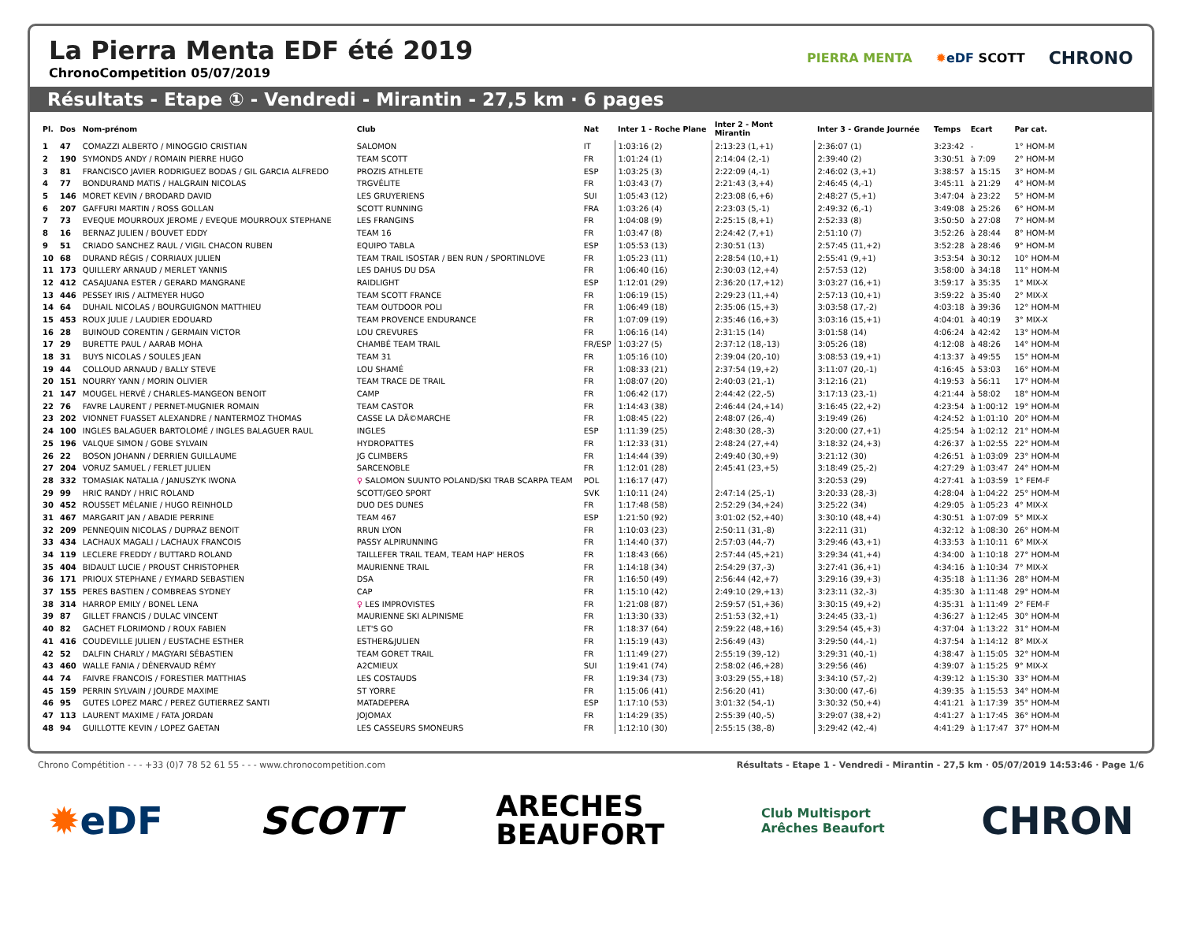La Pierra Menta EDF été 2019
ChronoCompetition 05/07/2019
PIERRA MENTA ✹eDF SCOTT CHRONO
Résultats - Etape ① - Vendredi - Mirantin - 27,5 km · 6 pages
| Pl. | Dos | Nom-prénom | Club | Nat | Inter 1 - Roche Plane | Inter 2 - Mont Mirantin | Inter 3 - Grande Journée | Temps | Ecart | Par cat. |
| --- | --- | --- | --- | --- | --- | --- | --- | --- | --- | --- |
| 1 | 47 | COMAZZI ALBERTO / MINOGGIO CRISTIAN | SALOMON | IT | 1:03:16 (2) | 2:13:23 (1,+1) | 2:36:07 (1) | 3:23:42 | - | 1° HOM-M |
| 2 | 190 | SYMONDS ANDY / ROMAIN PIERRE HUGO | TEAM SCOTT | FR | 1:01:24 (1) | 2:14:04 (2,-1) | 2:39:40 (2) | 3:30:51 | à 7:09 | 2° HOM-M |
| 3 | 81 | FRANCISCO JAVIER RODRIGUEZ BODAS / GIL GARCIA ALFREDO | PROZIS ATHLETE | ESP | 1:03:25 (3) | 2:22:09 (4,-1) | 2:46:02 (3,+1) | 3:38:57 | à 15:15 | 3° HOM-M |
| 4 | 77 | BONDURAND MATIS / HALGRAIN NICOLAS | TRGVÉLITE | FR | 1:03:43 (7) | 2:21:43 (3,+4) | 2:46:45 (4,-1) | 3:45:11 | à 21:29 | 4° HOM-M |
| 5 | 146 | MORET KEVIN / BRODARD DAVID | LES GRUYERIENS | SUI | 1:05:43 (12) | 2:23:08 (6,+6) | 2:48:27 (5,+1) | 3:47:04 | à 23:22 | 5° HOM-M |
| 6 | 207 | GAFFURI MARTIN / ROSS GOLLAN | SCOTT RUNNING | FRA | 1:03:26 (4) | 2:23:03 (5,-1) | 2:49:32 (6,-1) | 3:49:08 | à 25:26 | 6° HOM-M |
| 7 | 73 | EVEQUE MOURROUX JEROME / EVEQUE MOURROUX STEPHANE | LES FRANGINS | FR | 1:04:08 (9) | 2:25:15 (8,+1) | 2:52:33 (8) | 3:50:50 | à 27:08 | 7° HOM-M |
| 8 | 16 | BERNAZ JULIEN / BOUVET EDDY | TEAM 16 | FR | 1:03:47 (8) | 2:24:42 (7,+1) | 2:51:10 (7) | 3:52:26 | à 28:44 | 8° HOM-M |
| 9 | 51 | CRIADO SANCHEZ RAUL / VIGIL CHACON RUBEN | EQUIPO TABLA | ESP | 1:05:53 (13) | 2:30:51 (13) | 2:57:45 (11,+2) | 3:52:28 | à 28:46 | 9° HOM-M |
| 10 | 68 | DURAND RÉGIS / CORRIAUX JULIEN | TEAM TRAIL ISOSTAR / BEN RUN / SPORTINLOVE | FR | 1:05:23 (11) | 2:28:54 (10,+1) | 2:55:41 (9,+1) | 3:53:54 | à 30:12 | 10° HOM-M |
| 11 | 173 | QUILLERY ARNAUD / MERLET YANNIS | LES DAHUS DU DSA | FR | 1:06:40 (16) | 2:30:03 (12,+4) | 2:57:53 (12) | 3:58:00 | à 34:18 | 11° HOM-M |
| 12 | 412 | CASAJUANA ESTER / GERARD MANGRANE | RAIDLIGHT | ESP | 1:12:01 (29) | 2:36:20 (17,+12) | 3:03:27 (16,+1) | 3:59:17 | à 35:35 | 1° MIX-X |
| 13 | 446 | PESSEY IRIS / ALTMEYER HUGO | TEAM SCOTT FRANCE | FR | 1:06:19 (15) | 2:29:23 (11,+4) | 2:57:13 (10,+1) | 3:59:22 | à 35:40 | 2° MIX-X |
| 14 | 64 | DUHAIL NICOLAS / BOURGUIGNON MATTHIEU | TEAM OUTDOOR POLI | FR | 1:06:49 (18) | 2:35:06 (15,+3) | 3:03:58 (17,-2) | 4:03:18 | à 39:36 | 12° HOM-M |
| 15 | 453 | ROUX JULIE / LAUDIER EDOUARD | TEAM PROVENCE ENDURANCE | FR | 1:07:09 (19) | 2:35:46 (16,+3) | 3:03:16 (15,+1) | 4:04:01 | à 40:19 | 3° MIX-X |
| 16 | 28 | BUINOUD CORENTIN / GERMAIN VICTOR | LOU CREVURES | FR | 1:06:16 (14) | 2:31:15 (14) | 3:01:58 (14) | 4:06:24 | à 42:42 | 13° HOM-M |
| 17 | 29 | BURETTE PAUL / AARAB MOHA | CHAMBÉ TEAM TRAIL | FR/ESP | 1:03:27 (5) | 2:37:12 (18,-13) | 3:05:26 (18) | 4:12:08 | à 48:26 | 14° HOM-M |
| 18 | 31 | BUYS NICOLAS / SOULES JEAN | TEAM 31 | FR | 1:05:16 (10) | 2:39:04 (20,-10) | 3:08:53 (19,+1) | 4:13:37 | à 49:55 | 15° HOM-M |
| 19 | 44 | COLLOUD ARNAUD / BALLY STEVE | LOU SHAMÉ | FR | 1:08:33 (21) | 2:37:54 (19,+2) | 3:11:07 (20,-1) | 4:16:45 | à 53:03 | 16° HOM-M |
| 20 | 151 | NOURRY YANN / MORIN OLIVIER | TEAM TRACE DE TRAIL | FR | 1:08:07 (20) | 2:40:03 (21,-1) | 3:12:16 (21) | 4:19:53 | à 56:11 | 17° HOM-M |
| 21 | 147 | MOUGEL HERVÉ / CHARLES-MANGEON BENOIT | CAMP | FR | 1:06:42 (17) | 2:44:42 (22,-5) | 3:17:13 (23,-1) | 4:21:44 | à 58:02 | 18° HOM-M |
| 22 | 76 | FAVRE LAURENT / PERNET-MUGNIER ROMAIN | TEAM CASTOR | FR | 1:14:43 (38) | 2:46:44 (24,+14) | 3:16:45 (22,+2) | 4:23:54 | à 1:00:12 | 19° HOM-M |
| 23 | 202 | VIONNET FUASSET ALEXANDRE / NANTERMOZ THOMAS | CASSE LA DÃ©MARCHE | FR | 1:08:45 (22) | 2:48:07 (26,-4) | 3:19:49 (26) | 4:24:52 | à 1:01:10 | 20° HOM-M |
| 24 | 100 | INGLES BALAGUER BARTOLOMÉ / INGLES BALAGUER RAUL | INGLES | ESP | 1:11:39 (25) | 2:48:30 (28,-3) | 3:20:00 (27,+1) | 4:25:54 | à 1:02:12 | 21° HOM-M |
| 25 | 196 | VALQUE SIMON / GOBE SYLVAIN | HYDROPATTES | FR | 1:12:33 (31) | 2:48:24 (27,+4) | 3:18:32 (24,+3) | 4:26:37 | à 1:02:55 | 22° HOM-M |
| 26 | 22 | BOSON JOHANN / DERRIEN GUILLAUME | JG CLIMBERS | FR | 1:14:44 (39) | 2:49:40 (30,+9) | 3:21:12 (30) | 4:26:51 | à 1:03:09 | 23° HOM-M |
| 27 | 204 | VORUZ SAMUEL / FERLET JULIEN | SARCENOBLE | FR | 1:12:01 (28) | 2:45:41 (23,+5) | 3:18:49 (25,-2) | 4:27:29 | à 1:03:47 | 24° HOM-M |
| 28 | 332 | TOMASIAK NATALIA / JANUSZYK IWONA | ♀ SALOMON SUUNTO POLAND/SKI TRAB SCARPA TEAM | POL | 1:16:17 (47) | | 3:20:53 (29) | 4:27:41 | à 1:03:59 | 1° FEM-F |
| 29 | 99 | HRIC RANDY / HRIC ROLAND | SCOTT/GEO SPORT | SVK | 1:10:11 (24) | 2:47:14 (25,-1) | 3:20:33 (28,-3) | 4:28:04 | à 1:04:22 | 25° HOM-M |
| 30 | 452 | ROUSSET MÉLANIE / HUGO REINHOLD | DUO DES DUNES | FR | 1:17:48 (58) | 2:52:29 (34,+24) | 3:25:22 (34) | 4:29:05 | à 1:05:23 | 4° MIX-X |
| 31 | 467 | MARGARIT JAN / ABADIE PERRINE | TEAM 467 | ESP | 1:21:50 (92) | 3:01:02 (52,+40) | 3:30:10 (48,+4) | 4:30:51 | à 1:07:09 | 5° MIX-X |
| 32 | 209 | PENNEQUIN NICOLAS / DUPRAZ BENOIT | RRUN LYON | FR | 1:10:03 (23) | 2:50:11 (31,-8) | 3:22:11 (31) | 4:32:12 | à 1:08:30 | 26° HOM-M |
| 33 | 434 | LACHAUX MAGALI / LACHAUX FRANCOIS | PASSY ALPIRUNNING | FR | 1:14:40 (37) | 2:57:03 (44,-7) | 3:29:46 (43,+1) | 4:33:53 | à 1:10:11 | 6° MIX-X |
| 34 | 119 | LECLERE FREDDY / BUTTARD ROLAND | TAILLEFER TRAIL TEAM, TEAM HAP' HEROS | FR | 1:18:43 (66) | 2:57:44 (45,+21) | 3:29:34 (41,+4) | 4:34:00 | à 1:10:18 | 27° HOM-M |
| 35 | 404 | BIDAULT LUCIE / PROUST CHRISTOPHER | MAURIENNE TRAIL | FR | 1:14:18 (34) | 2:54:29 (37,-3) | 3:27:41 (36,+1) | 4:34:16 | à 1:10:34 | 7° MIX-X |
| 36 | 171 | PRIOUX STEPHANE / EYMARD SEBASTIEN | DSA | FR | 1:16:50 (49) | 2:56:44 (42,+7) | 3:29:16 (39,+3) | 4:35:18 | à 1:11:36 | 28° HOM-M |
| 37 | 155 | PERES BASTIEN / COMBREAS SYDNEY | CAP | FR | 1:15:10 (42) | 2:49:10 (29,+13) | 3:23:11 (32,-3) | 4:35:30 | à 1:11:48 | 29° HOM-M |
| 38 | 314 | HARROP EMILY / BONEL LENA | ♀ LES IMPROVISTES | FR | 1:21:08 (87) | 2:59:57 (51,+36) | 3:30:15 (49,+2) | 4:35:31 | à 1:11:49 | 2° FEM-F |
| 39 | 87 | GILLET FRANCIS / DULAC VINCENT | MAURIENNE SKI ALPINISME | FR | 1:13:30 (33) | 2:51:53 (32,+1) | 3:24:45 (33,-1) | 4:36:27 | à 1:12:45 | 30° HOM-M |
| 40 | 82 | GACHET FLORIMOND / ROUX FABIEN | LET'S GO | FR | 1:18:37 (64) | 2:59:22 (48,+16) | 3:29:54 (45,+3) | 4:37:04 | à 1:13:22 | 31° HOM-M |
| 41 | 416 | COUDEVILLE JULIEN / EUSTACHE ESTHER | ESTHER&JULIEN | FR | 1:15:19 (43) | 2:56:49 (43) | 3:29:50 (44,-1) | 4:37:54 | à 1:14:12 | 8° MIX-X |
| 42 | 52 | DALFIN CHARLY / MAGYARI SÉBASTIEN | TEAM GORET TRAIL | FR | 1:11:49 (27) | 2:55:19 (39,-12) | 3:29:31 (40,-1) | 4:38:47 | à 1:15:05 | 32° HOM-M |
| 43 | 460 | WALLE FANIA / DÉNERVAUD RÉMY | A2CMIEUX | SUI | 1:19:41 (74) | 2:58:02 (46,+28) | 3:29:56 (46) | 4:39:07 | à 1:15:25 | 9° MIX-X |
| 44 | 74 | FAIVRE FRANCOIS / FORESTIER MATTHIAS | LES COSTAUDS | FR | 1:19:34 (73) | 3:03:29 (55,+18) | 3:34:10 (57,-2) | 4:39:12 | à 1:15:30 | 33° HOM-M |
| 45 | 159 | PERRIN SYLVAIN / JOURDE MAXIME | ST YORRE | FR | 1:15:06 (41) | 2:56:20 (41) | 3:30:00 (47,-6) | 4:39:35 | à 1:15:53 | 34° HOM-M |
| 46 | 95 | GUTES LOPEZ MARC / PEREZ GUTIERREZ SANTI | MATADEPERA | ESP | 1:17:10 (53) | 3:01:32 (54,-1) | 3:30:32 (50,+4) | 4:41:21 | à 1:17:39 | 35° HOM-M |
| 47 | 113 | LAURENT MAXIME / FATA JORDAN | JOJOMAX | FR | 1:14:29 (35) | 2:55:39 (40,-5) | 3:29:07 (38,+2) | 4:41:27 | à 1:17:45 | 36° HOM-M |
| 48 | 94 | GUILLOTTE KEVIN / LOPEZ GAETAN | LES CASSEURS SMONEURS | FR | 1:12:10 (30) | 2:55:15 (38,-8) | 3:29:42 (42,-4) | 4:41:29 | à 1:17:47 | 37° HOM-M |
Chrono Compétition - - - +33 (0)7 78 52 61 55 - - - www.chronocompetition.com Résultats - Etape 1 - Vendredi - Mirantin - 27,5 km · 05/07/2019 14:53:46 · Page 1/6
✹eDF SCOTT ARECHES
BEAUFORT Club Multisport
Arêches Beaufort CHRON